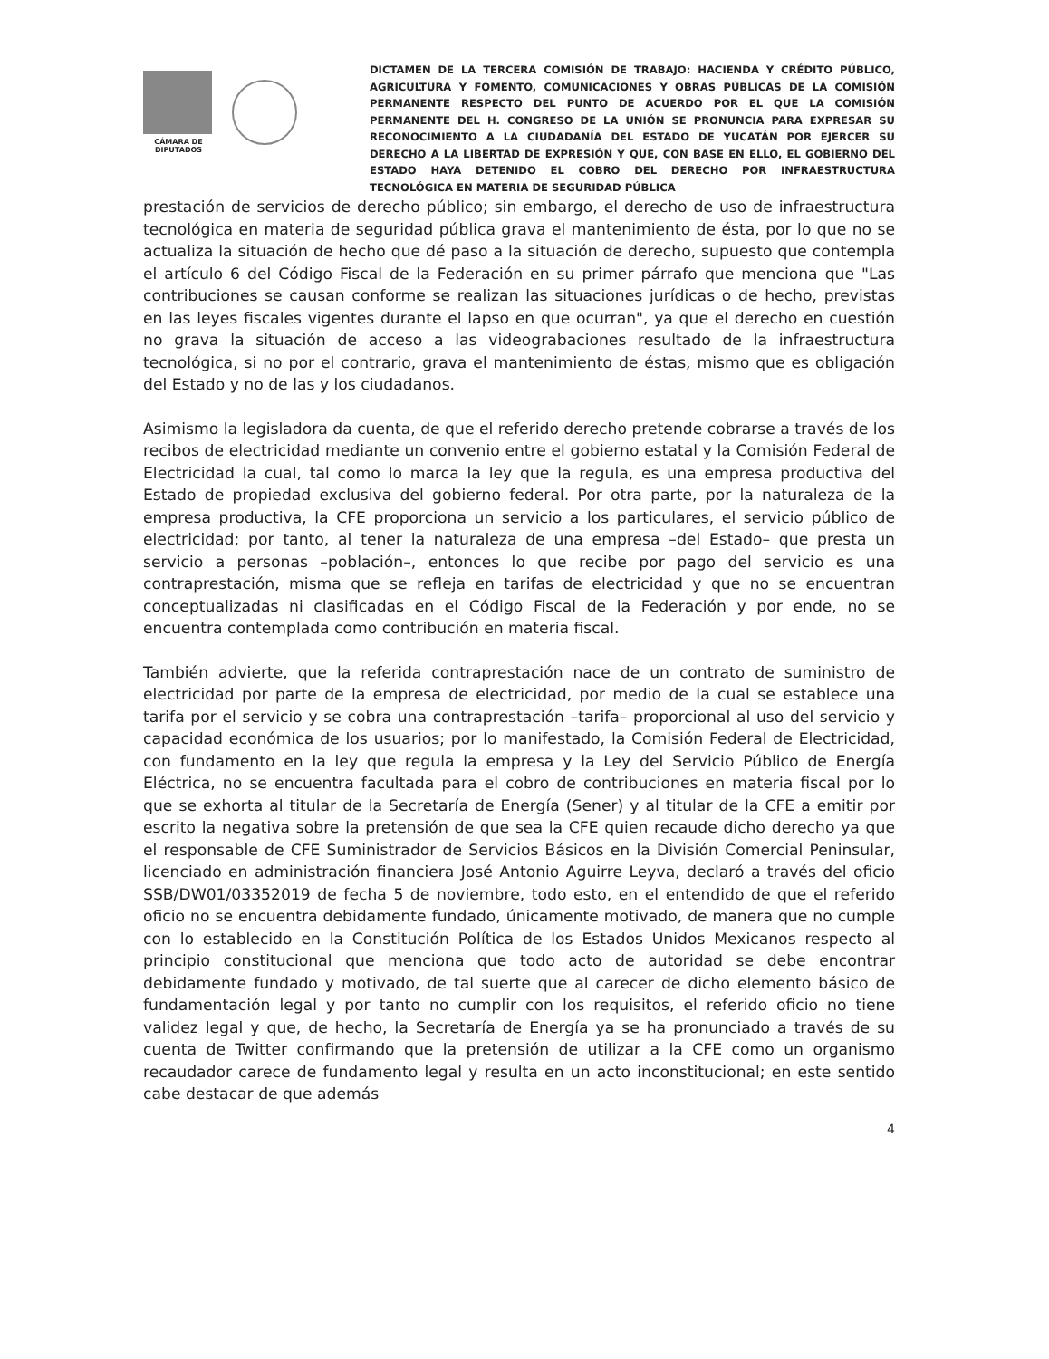CÁMARA DE DIPUTADOS
DICTAMEN DE LA TERCERA COMISIÓN DE TRABAJO: HACIENDA Y CRÉDITO PÚBLICO, AGRICULTURA Y FOMENTO, COMUNICACIONES Y OBRAS PÚBLICAS DE LA COMISIÓN PERMANENTE RESPECTO DEL PUNTO DE ACUERDO POR EL QUE LA COMISIÓN PERMANENTE DEL H. CONGRESO DE LA UNIÓN SE PRONUNCIA PARA EXPRESAR SU RECONOCIMIENTO A LA CIUDADANÍA DEL ESTADO DE YUCATÁN POR EJERCER SU DERECHO A LA LIBERTAD DE EXPRESIÓN Y QUE, CON BASE EN ELLO, EL GOBIERNO DEL ESTADO HAYA DETENIDO EL COBRO DEL DERECHO POR INFRAESTRUCTURA TECNOLÓGICA EN MATERIA DE SEGURIDAD PÚBLICA
prestación de servicios de derecho público; sin embargo, el derecho de uso de infraestructura tecnológica en materia de seguridad pública grava el mantenimiento de ésta, por lo que no se actualiza la situación de hecho que dé paso a la situación de derecho, supuesto que contempla el artículo 6 del Código Fiscal de la Federación en su primer párrafo que menciona que "Las contribuciones se causan conforme se realizan las situaciones jurídicas o de hecho, previstas en las leyes fiscales vigentes durante el lapso en que ocurran", ya que el derecho en cuestión no grava la situación de acceso a las videograbaciones resultado de la infraestructura tecnológica, si no por el contrario, grava el mantenimiento de éstas, mismo que es obligación del Estado y no de las y los ciudadanos.
Asimismo la legisladora da cuenta, de que el referido derecho pretende cobrarse a través de los recibos de electricidad mediante un convenio entre el gobierno estatal y la Comisión Federal de Electricidad la cual, tal como lo marca la ley que la regula, es una empresa productiva del Estado de propiedad exclusiva del gobierno federal. Por otra parte, por la naturaleza de la empresa productiva, la CFE proporciona un servicio a los particulares, el servicio público de electricidad; por tanto, al tener la naturaleza de una empresa –del Estado– que presta un servicio a personas –población–, entonces lo que recibe por pago del servicio es una contraprestación, misma que se refleja en tarifas de electricidad y que no se encuentran conceptualizadas ni clasificadas en el Código Fiscal de la Federación y por ende, no se encuentra contemplada como contribución en materia fiscal.
También advierte, que la referida contraprestación nace de un contrato de suministro de electricidad por parte de la empresa de electricidad, por medio de la cual se establece una tarifa por el servicio y se cobra una contraprestación –tarifa– proporcional al uso del servicio y capacidad económica de los usuarios; por lo manifestado, la Comisión Federal de Electricidad, con fundamento en la ley que regula la empresa y la Ley del Servicio Público de Energía Eléctrica, no se encuentra facultada para el cobro de contribuciones en materia fiscal por lo que se exhorta al titular de la Secretaría de Energía (Sener) y al titular de la CFE a emitir por escrito la negativa sobre la pretensión de que sea la CFE quien recaude dicho derecho ya que el responsable de CFE Suministrador de Servicios Básicos en la División Comercial Peninsular, licenciado en administración financiera José Antonio Aguirre Leyva, declaró a través del oficio SSB/DW01/03352019 de fecha 5 de noviembre, todo esto, en el entendido de que el referido oficio no se encuentra debidamente fundado, únicamente motivado, de manera que no cumple con lo establecido en la Constitución Política de los Estados Unidos Mexicanos respecto al principio constitucional que menciona que todo acto de autoridad se debe encontrar debidamente fundado y motivado, de tal suerte que al carecer de dicho elemento básico de fundamentación legal y por tanto no cumplir con los requisitos, el referido oficio no tiene validez legal y que, de hecho, la Secretaría de Energía ya se ha pronunciado a través de su cuenta de Twitter confirmando que la pretensión de utilizar a la CFE como un organismo recaudador carece de fundamento legal y resulta en un acto inconstitucional; en este sentido cabe destacar de que además
4